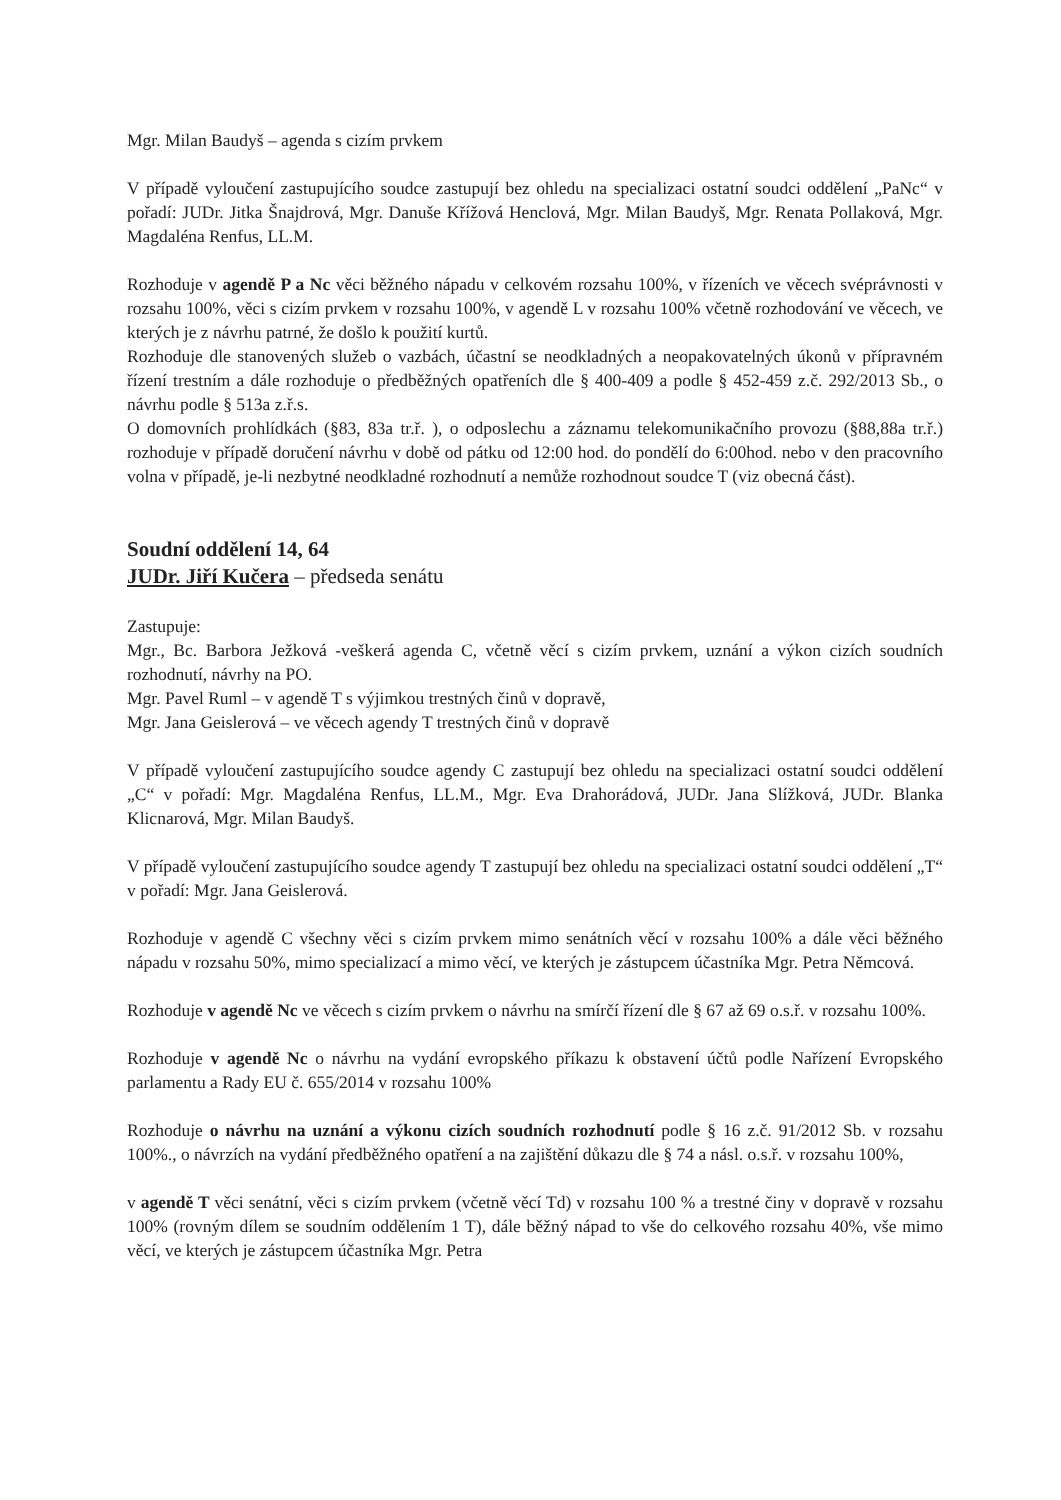Mgr. Milan Baudyš – agenda s cizím prvkem
V případě vyloučení zastupujícího soudce zastupují bez ohledu na specializaci ostatní soudci oddělení „PaNc“ v pořadí: JUDr. Jitka Šnajdrová, Mgr. Danuše Křížová Henclová, Mgr. Milan Baudyš, Mgr. Renata Pollaková, Mgr. Magdaléna Renfus, LL.M.
Rozhoduje v agendě P a Nc věci běžného nápadu v celkovém rozsahu 100%, v řízeních ve věcech svéprávnosti v rozsahu 100%, věci s cizím prvkem v rozsahu 100%, v agendě L v rozsahu 100% včetně rozhodování ve věcech, ve kterých je z návrhu patrné, že došlo k použití kurtů.
Rozhoduje dle stanovených služeb o vazbách, účastní se neodkladných a neopakovatelných úkonů v přípravném řízení trestním a dále rozhoduje o předběžných opatřeních dle § 400-409 a podle § 452-459 z.č. 292/2013 Sb., o návrhu podle § 513a z.ř.s.
O domovních prohlídkách (§83, 83a tr.ř. ), o odposlechu a záznamu telekomunikačního provozu (§88,88a tr.ř.) rozhoduje v případě doručení návrhu v době od pátku od 12:00 hod. do pondělí do 6:00hod. nebo v den pracovního volna v případě, je-li nezbytné neodkladné rozhodnutí a nemůže rozhodnout soudce T (viz obecná část).
Soudní oddělení 14, 64
JUDr. Jiří Kučera – předseda senátu
Zastupuje:
Mgr., Bc. Barbora Ježková -veškerá agenda C, včetně věcí s cizím prvkem, uznání a výkon cizích soudních rozhodnutí, návrhy na PO.
Mgr. Pavel Ruml – v agendě T s výjimkou trestných činů v dopravě,
Mgr. Jana Geislerová – ve věcech agendy T trestných činů v dopravě
V případě vyloučení zastupujícího soudce agendy C zastupují bez ohledu na specializaci ostatní soudci oddělení „C“ v pořadí: Mgr. Magdaléna Renfus, LL.M., Mgr. Eva Drahorádová, JUDr. Jana Slížková, JUDr. Blanka Klicnarová, Mgr. Milan Baudyš.
V případě vyloučení zastupujícího soudce agendy T zastupují bez ohledu na specializaci ostatní soudci oddělení „T“ v pořadí: Mgr. Jana Geislerová.
Rozhoduje v agendě C všechny věci s cizím prvkem mimo senátních věcí v rozsahu 100% a dále věci běžného nápadu v rozsahu 50%, mimo specializací a mimo věcí, ve kterých je zástupcem účastníka Mgr. Petra Němcová.
Rozhoduje v agendě Nc ve věcech s cizím prvkem o návrhu na smírčí řízení dle § 67 až 69 o.s.ř. v rozsahu 100%.
Rozhoduje v agendě Nc o návrhu na vydání evropského příkazu k obstavení účtů podle Nařízení Evropského parlamentu a Rady EU č. 655/2014 v rozsahu 100%
Rozhoduje o návrhu na uznání a výkonu cizích soudních rozhodnutí podle § 16 z.č. 91/2012 Sb. v rozsahu 100%., o návrzích na vydání předběžného opatření a na zajištění důkazu dle § 74 a násl. o.s.ř. v rozsahu 100%,
v agendě T věci senátní, věci s cizím prvkem (včetně věcí Td) v rozsahu 100 % a trestné činy v dopravě v rozsahu 100% (rovným dílem se soudním oddělením 1 T), dále běžný nápad to vše do celkového rozsahu 40%, vše mimo věcí, ve kterých je zástupcem účastníka Mgr. Petra